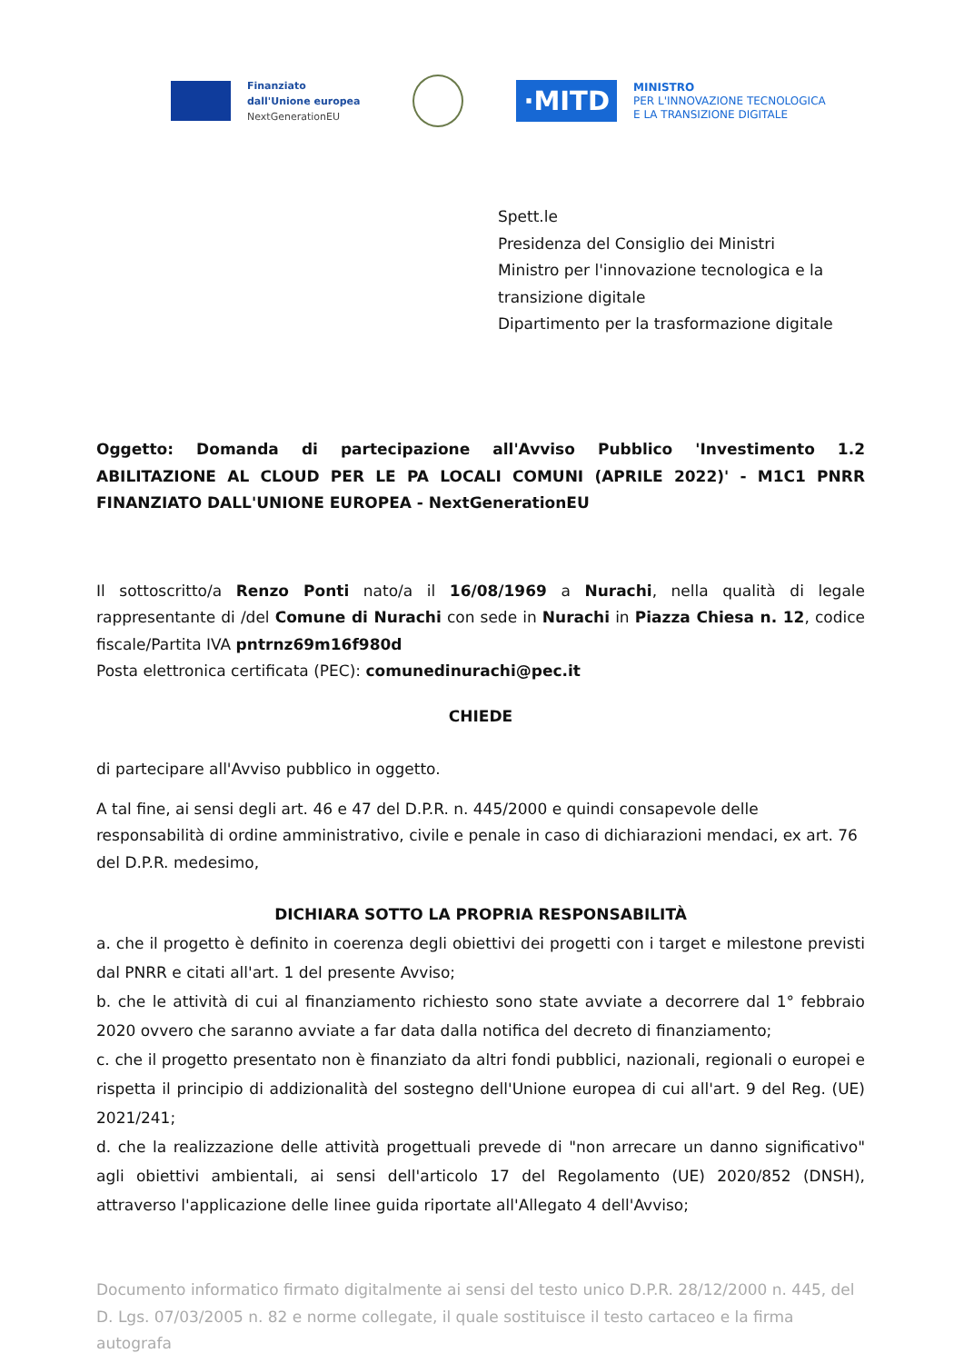Finanziato
dall'Unione europea
NextGenerationEU
·MITD
MINISTRO
PER L'INNOVAZIONE TECNOLOGICA
E LA TRANSIZIONE DIGITALE
Spett.le
Presidenza del Consiglio dei Ministri
Ministro per l'innovazione tecnologica e la
transizione digitale
Dipartimento per la trasformazione digitale
Oggetto: Domanda di partecipazione all'Avviso Pubblico 'Investimento 1.2 ABILITAZIONE AL CLOUD PER LE PA LOCALI COMUNI (APRILE 2022)' - M1C1 PNRR FINANZIATO DALL'UNIONE EUROPEA - NextGenerationEU
Il sottoscritto/a Renzo Ponti nato/a il 16/08/1969 a Nurachi, nella qualità di legale rappresentante di /del Comune di Nurachi con sede in Nurachi in Piazza Chiesa n. 12, codice fiscale/Partita IVA pntrnz69m16f980d
Posta elettronica certificata (PEC): comunedinurachi@pec.it
CHIEDE
di partecipare all'Avviso pubblico in oggetto.
A tal fine, ai sensi degli art. 46 e 47 del D.P.R. n. 445/2000 e quindi consapevole delle responsabilità di ordine amministrativo, civile e penale in caso di dichiarazioni mendaci, ex art. 76 del D.P.R. medesimo,
DICHIARA SOTTO LA PROPRIA RESPONSABILITÀ
a. che il progetto è definito in coerenza degli obiettivi dei progetti con i target e milestone previsti dal PNRR e citati all'art. 1 del presente Avviso;
b. che le attività di cui al finanziamento richiesto sono state avviate a decorrere dal 1° febbraio 2020 ovvero che saranno avviate a far data dalla notifica del decreto di finanziamento;
c. che il progetto presentato non è finanziato da altri fondi pubblici, nazionali, regionali o europei e rispetta il principio di addizionalità del sostegno dell'Unione europea di cui all'art. 9 del Reg. (UE) 2021/241;
d. che la realizzazione delle attività progettuali prevede di "non arrecare un danno significativo" agli obiettivi ambientali, ai sensi dell'articolo 17 del Regolamento (UE) 2020/852 (DNSH), attraverso l'applicazione delle linee guida riportate all'Allegato 4 dell'Avviso;
Documento informatico firmato digitalmente ai sensi del testo unico D.P.R. 28/12/2000 n. 445, del D. Lgs. 07/03/2005 n. 82 e norme collegate, il quale sostituisce il testo cartaceo e la firma autografa